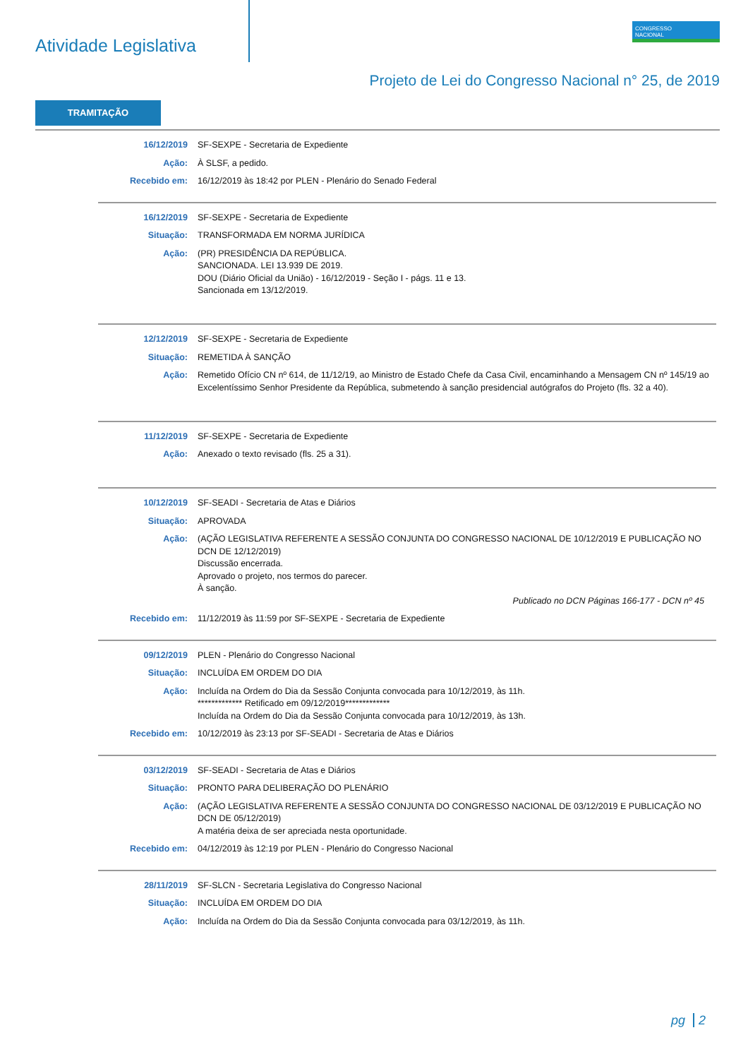Atividade Legislativa
CONGRESSO
NACIONAL
Projeto de Lei do Congresso Nacional n° 25, de 2019
TRAMITAÇÃO
| 16/12/2019 | SF-SEXPE - Secretaria de Expediente |
| Ação: | À SLSF, a pedido. |
| Recebido em: | 16/12/2019 às 18:42 por PLEN - Plenário do Senado Federal |
| 16/12/2019 | SF-SEXPE - Secretaria de Expediente |
| Situação: | TRANSFORMADA EM NORMA JURÍDICA |
| Ação: | (PR) PRESIDÊNCIA DA REPÚBLICA. SANCIONADA. LEI 13.939 DE 2019. DOU (Diário Oficial da União) - 16/12/2019 - Seção I - págs. 11 e 13. Sancionada em 13/12/2019. |
| 12/12/2019 | SF-SEXPE - Secretaria de Expediente |
| Situação: | REMETIDA À SANÇÃO |
| Ação: | Remetido Ofício CN nº 614, de 11/12/19, ao Ministro de Estado Chefe da Casa Civil, encaminhando a Mensagem CN nº 145/19 ao Excelentíssimo Senhor Presidente da República, submetendo à sanção presidencial autógrafos do Projeto (fls. 32 a 40). |
| 11/12/2019 | SF-SEXPE - Secretaria de Expediente |
| Ação: | Anexado o texto revisado (fls. 25 a 31). |
| 10/12/2019 | SF-SEADI - Secretaria de Atas e Diários |
| Situação: | APROVADA |
| Ação: | (AÇÃO LEGISLATIVA REFERENTE A SESSÃO CONJUNTA DO CONGRESSO NACIONAL DE 10/12/2019 E PUBLICAÇÃO NO DCN DE 12/12/2019) Discussão encerrada. Aprovado o projeto, nos termos do parecer. À sanção. Publicado no DCN Páginas 166-177 - DCN nº 45 |
| Recebido em: | 11/12/2019 às 11:59 por SF-SEXPE - Secretaria de Expediente |
| 09/12/2019 | PLEN - Plenário do Congresso Nacional |
| Situação: | INCLUÍDA EM ORDEM DO DIA |
| Ação: | Incluída na Ordem do Dia da Sessão Conjunta convocada para 10/12/2019, às 11h. ************* Retificado em 09/12/2019************* Incluída na Ordem do Dia da Sessão Conjunta convocada para 10/12/2019, às 13h. |
| Recebido em: | 10/12/2019 às 23:13 por SF-SEADI - Secretaria de Atas e Diários |
| 03/12/2019 | SF-SEADI - Secretaria de Atas e Diários |
| Situação: | PRONTO PARA DELIBERAÇÃO DO PLENÁRIO |
| Ação: | (AÇÃO LEGISLATIVA REFERENTE A SESSÃO CONJUNTA DO CONGRESSO NACIONAL DE 03/12/2019 E PUBLICAÇÃO NO DCN DE 05/12/2019) A matéria deixa de ser apreciada nesta oportunidade. |
| Recebido em: | 04/12/2019 às 12:19 por PLEN - Plenário do Congresso Nacional |
| 28/11/2019 | SF-SLCN - Secretaria Legislativa do Congresso Nacional |
| Situação: | INCLUÍDA EM ORDEM DO DIA |
| Ação: | Incluída na Ordem do Dia da Sessão Conjunta convocada para 03/12/2019, às 11h. |
pg 2